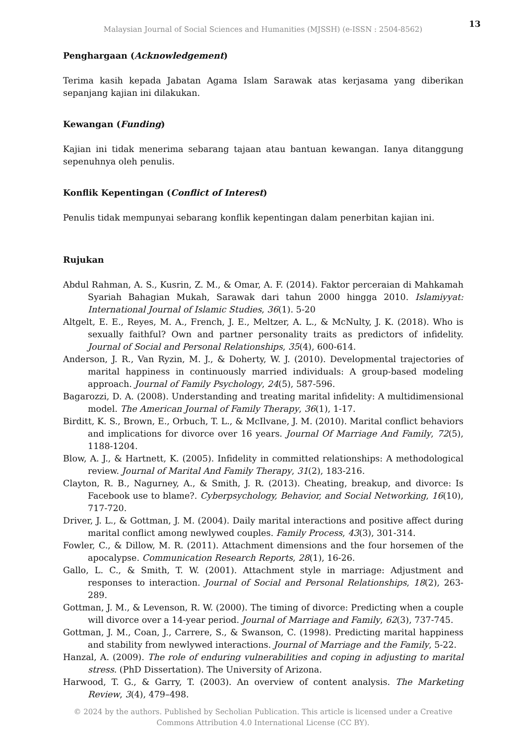Malaysian Journal of Social Sciences and Humanities (MJSSH) (e-ISSN : 2504-8562)
13
Penghargaan (Acknowledgement)
Terima kasih kepada Jabatan Agama Islam Sarawak atas kerjasama yang diberikan sepanjang kajian ini dilakukan.
Kewangan (Funding)
Kajian ini tidak menerima sebarang tajaan atau bantuan kewangan. Ianya ditanggung sepenuhnya oleh penulis.
Konflik Kepentingan (Conflict of Interest)
Penulis tidak mempunyai sebarang konflik kepentingan dalam penerbitan kajian ini.
Rujukan
Abdul Rahman, A. S., Kusrin, Z. M., & Omar, A. F. (2014). Faktor perceraian di Mahkamah Syariah Bahagian Mukah, Sarawak dari tahun 2000 hingga 2010. Islamiyyat: International Journal of Islamic Studies, 36(1). 5-20
Altgelt, E. E., Reyes, M. A., French, J. E., Meltzer, A. L., & McNulty, J. K. (2018). Who is sexually faithful? Own and partner personality traits as predictors of infidelity. Journal of Social and Personal Relationships, 35(4), 600-614.
Anderson, J. R., Van Ryzin, M. J., & Doherty, W. J. (2010). Developmental trajectories of marital happiness in continuously married individuals: A group-based modeling approach. Journal of Family Psychology, 24(5), 587-596.
Bagarozzi, D. A. (2008). Understanding and treating marital infidelity: A multidimensional model. The American Journal of Family Therapy, 36(1), 1-17.
Birditt, K. S., Brown, E., Orbuch, T. L., & McIlvane, J. M. (2010). Marital conflict behaviors and implications for divorce over 16 years. Journal Of Marriage And Family, 72(5), 1188-1204.
Blow, A. J., & Hartnett, K. (2005). Infidelity in committed relationships: A methodological review. Journal of Marital And Family Therapy, 31(2), 183-216.
Clayton, R. B., Nagurney, A., & Smith, J. R. (2013). Cheating, breakup, and divorce: Is Facebook use to blame?. Cyberpsychology, Behavior, and Social Networking, 16(10), 717-720.
Driver, J. L., & Gottman, J. M. (2004). Daily marital interactions and positive affect during marital conflict among newlywed couples. Family Process, 43(3), 301-314.
Fowler, C., & Dillow, M. R. (2011). Attachment dimensions and the four horsemen of the apocalypse. Communication Research Reports, 28(1), 16-26.
Gallo, L. C., & Smith, T. W. (2001). Attachment style in marriage: Adjustment and responses to interaction. Journal of Social and Personal Relationships, 18(2), 263-289.
Gottman, J. M., & Levenson, R. W. (2000). The timing of divorce: Predicting when a couple will divorce over a 14-year period. Journal of Marriage and Family, 62(3), 737-745.
Gottman, J. M., Coan, J., Carrere, S., & Swanson, C. (1998). Predicting marital happiness and stability from newlywed interactions. Journal of Marriage and the Family, 5-22.
Hanzal, A. (2009). The role of enduring vulnerabilities and coping in adjusting to marital stress. (PhD Dissertation). The University of Arizona.
Harwood, T. G., & Garry, T. (2003). An overview of content analysis. The Marketing Review, 3(4), 479–498.
© 2024 by the authors. Published by Secholian Publication. This article is licensed under a Creative
Commons Attribution 4.0 International License (CC BY).